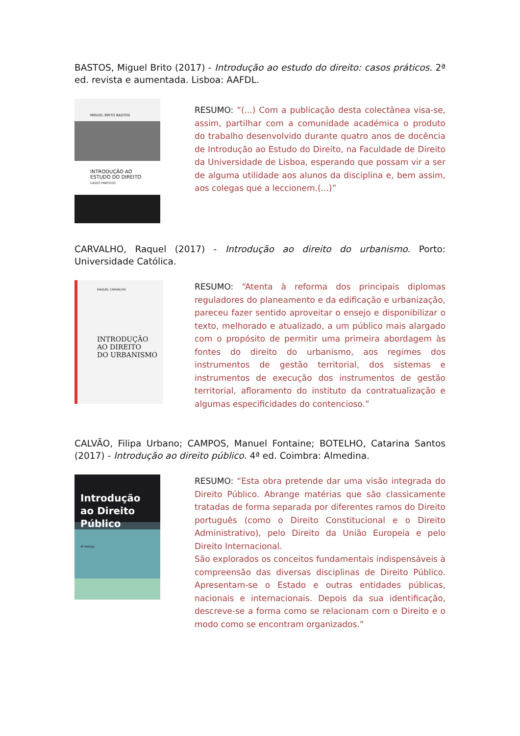BASTOS, Miguel Brito (2017) - Introdução ao estudo do direito: casos práticos. 2ª ed. revista e aumentada. Lisboa: AAFDL.
MIGUEL BRITO BASTOS
INTRODUÇÃO AO
ESTUDO DO DIREITO
CASOS PRÁTICOS
RESUMO: “(...) Com a publicação desta colectânea visa-se, assim, partilhar com a comunidade académica o produto do trabalho desenvolvido durante quatro anos de docência de Introdução ao Estudo do Direito, na Faculdade de Direito da Universidade de Lisboa, esperando que possam vir a ser de alguma utilidade aos alunos da disciplina e, bem assim, aos colegas que a leccionem.(...)”
CARVALHO, Raquel (2017) - Introdução ao direito do urbanismo. Porto: Universidade Católica.
RAQUEL CARVALHO
INTRODUÇÃO
AO DIREITO
DO URBANISMO
RESUMO: “Atenta à reforma dos principais diplomas reguladores do planeamento e da edificação e urbanização, pareceu fazer sentido aproveitar o ensejo e disponibilizar o texto, melhorado e atualizado, a um público mais alargado com o propósito de permitir uma primeira abordagem às fontes do direito do urbanismo, aos regimes dos instrumentos de gestão territorial, dos sistemas e instrumentos de execução dos instrumentos de gestão territorial, afloramento do instituto da contratualização e algumas especificidades do contencioso.”
CALVÃO, Filipa Urbano; CAMPOS, Manuel Fontaine; BOTELHO, Catarina Santos (2017) - Introdução ao direito público. 4ª ed. Coimbra: Almedina.
Introdução
ao Direito Público
4ª Edição
RESUMO: “Esta obra pretende dar uma visão integrada do Direito Público. Abrange matérias que são classicamente tratadas de forma separada por diferentes ramos do Direito português (como o Direito Constitucional e o Direito Administrativo), pelo Direito da União Europeia e pelo Direito Internacional.
São explorados os conceitos fundamentais indispensáveis à compreensão das diversas disciplinas de Direito Público. Apresentam-se o Estado e outras entidades públicas, nacionais e internacionais. Depois da sua identificação, descreve-se a forma como se relacionam com o Direito e o modo como se encontram organizados.”